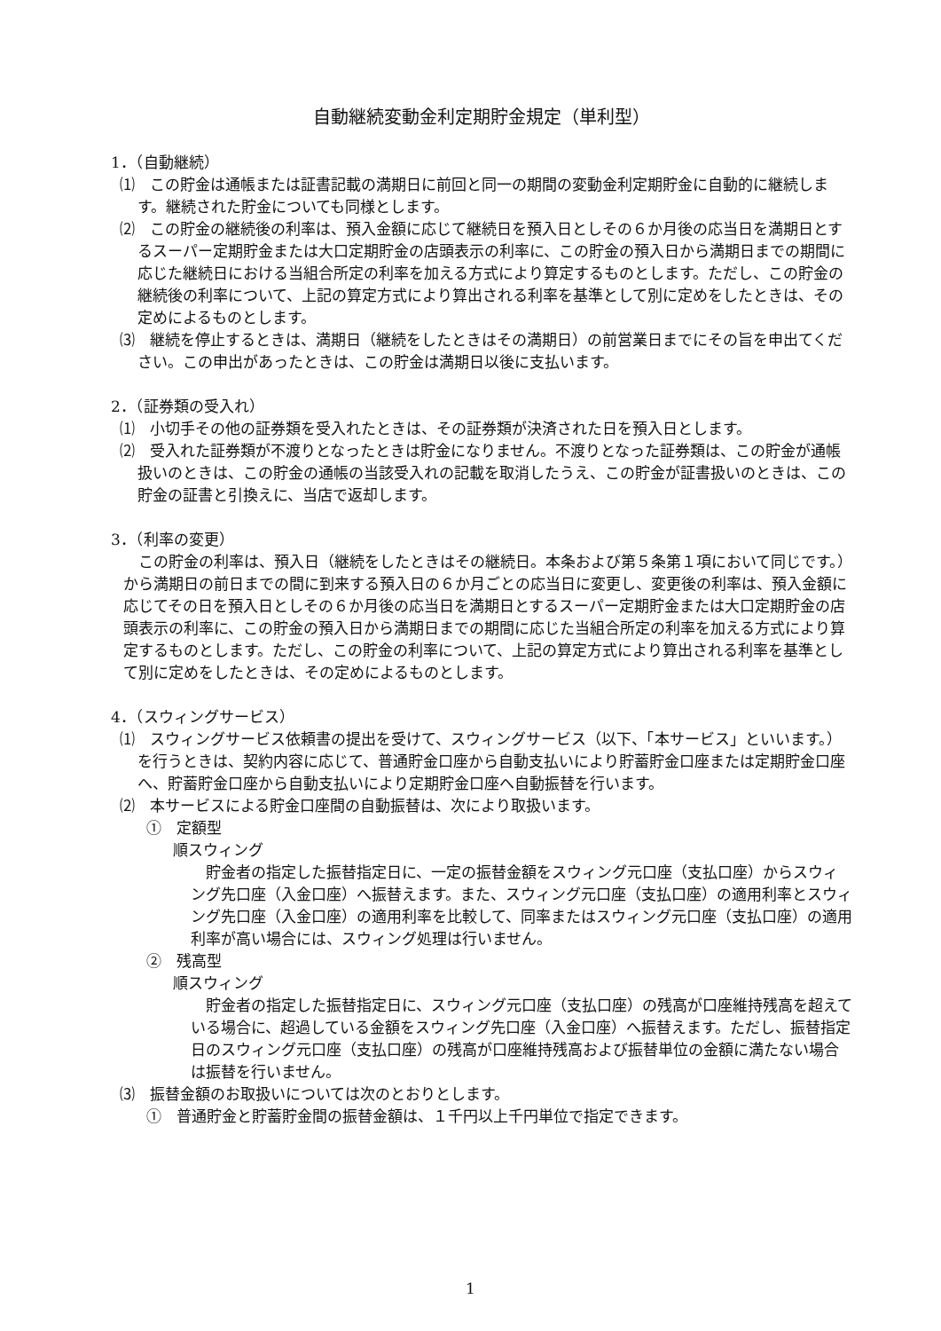自動継続変動金利定期貯金規定（単利型）
1．（自動継続）
⑴　この貯金は通帳または証書記載の満期日に前回と同一の期間の変動金利定期貯金に自動的に継続します。継続された貯金についても同様とします。
⑵　この貯金の継続後の利率は、預入金額に応じて継続日を預入日としその６か月後の応当日を満期日とするスーパー定期貯金または大口定期貯金の店頭表示の利率に、この貯金の預入日から満期日までの期間に応じた継続日における当組合所定の利率を加える方式により算定するものとします。ただし、この貯金の継続後の利率について、上記の算定方式により算出される利率を基準として別に定めをしたときは、その定めによるものとします。
⑶　継続を停止するときは、満期日（継続をしたときはその満期日）の前営業日までにその旨を申出てください。この申出があったときは、この貯金は満期日以後に支払います。
2．（証券類の受入れ）
⑴　小切手その他の証券類を受入れたときは、その証券類が決済された日を預入日とします。
⑵　受入れた証券類が不渡りとなったときは貯金になりません。不渡りとなった証券類は、この貯金が通帳扱いのときは、この貯金の通帳の当該受入れの記載を取消したうえ、この貯金が証書扱いのときは、この貯金の証書と引換えに、当店で返却します。
3．（利率の変更）
この貯金の利率は、預入日（継続をしたときはその継続日。本条および第５条第１項において同じです。）から満期日の前日までの間に到来する預入日の６か月ごとの応当日に変更し、変更後の利率は、預入金額に応じてその日を預入日としその６か月後の応当日を満期日とするスーパー定期貯金または大口定期貯金の店頭表示の利率に、この貯金の預入日から満期日までの期間に応じた当組合所定の利率を加える方式により算定するものとします。ただし、この貯金の利率について、上記の算定方式により算出される利率を基準として別に定めをしたときは、その定めによるものとします。
4．（スウィングサービス）
⑴　スウィングサービス依頼書の提出を受けて、スウィングサービス（以下、「本サービス」といいます。）を行うときは、契約内容に応じて、普通貯金口座から自動支払いにより貯蓄貯金口座または定期貯金口座へ、貯蓄貯金口座から自動支払いにより定期貯金口座へ自動振替を行います。
⑵　本サービスによる貯金口座間の自動振替は、次により取扱います。
①　定額型
順スウィング
貯金者の指定した振替指定日に、一定の振替金額をスウィング元口座（支払口座）からスウィング先口座（入金口座）へ振替えます。また、スウィング元口座（支払口座）の適用利率とスウィング先口座（入金口座）の適用利率を比較して、同率またはスウィング元口座（支払口座）の適用利率が高い場合には、スウィング処理は行いません。
②　残高型
順スウィング
貯金者の指定した振替指定日に、スウィング元口座（支払口座）の残高が口座維持残高を超えている場合に、超過している金額をスウィング先口座（入金口座）へ振替えます。ただし、振替指定日のスウィング元口座（支払口座）の残高が口座維持残高および振替単位の金額に満たない場合は振替を行いません。
⑶　振替金額のお取扱いについては次のとおりとします。
①　普通貯金と貯蓄貯金間の振替金額は、１千円以上千円単位で指定できます。
1